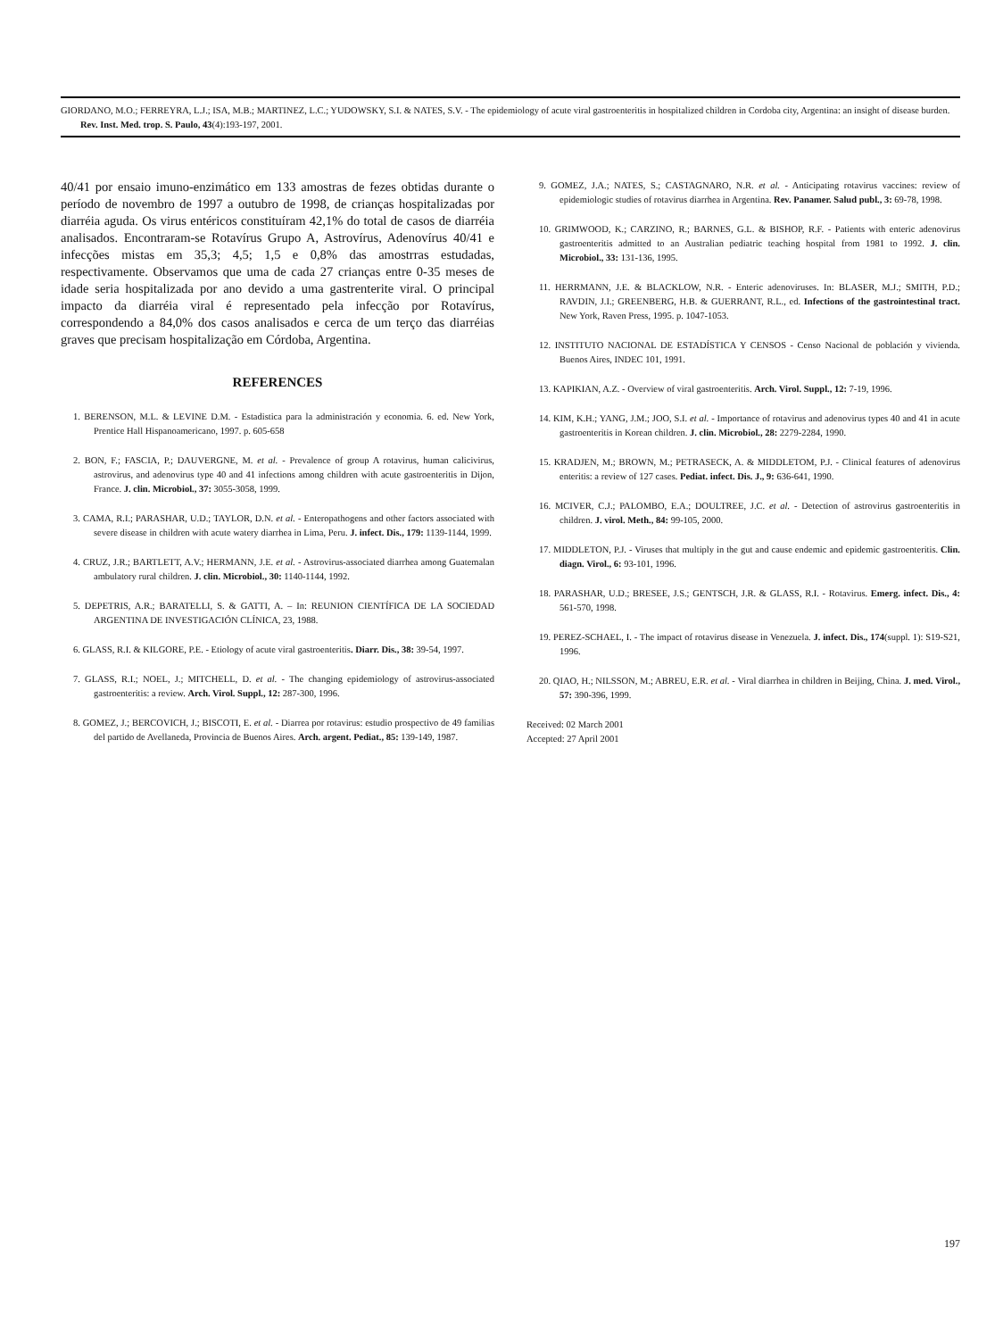GIORDANO, M.O.; FERREYRA, L.J.; ISA, M.B.; MARTINEZ, L.C.; YUDOWSKY, S.I. & NATES, S.V. - The epidemiology of acute viral gastroenteritis in hospitalized children in Cordoba city, Argentina: an insight of disease burden. Rev. Inst. Med. trop. S. Paulo, 43(4):193-197, 2001.
40/41 por ensaio imuno-enzimático em 133 amostras de fezes obtidas durante o período de novembro de 1997 a outubro de 1998, de crianças hospitalizadas por diarréia aguda. Os virus entéricos constituíram 42,1% do total de casos de diarréia analisados. Encontraram-se Rotavírus Grupo A, Astrovírus, Adenovírus 40/41 e infecções mistas em 35,3; 4,5; 1,5 e 0,8% das amostrras estudadas, respectivamente. Observamos que uma de cada 27 crianças entre 0-35 meses de idade seria hospitalizada por ano devido a uma gastrenterite viral. O principal impacto da diarréia viral é representado pela infecção por Rotavírus, correspondendo a 84,0% dos casos analisados e cerca de um terço das diarréias graves que precisam hospitalização em Córdoba, Argentina.
REFERENCES
1. BERENSON, M.L. & LEVINE D.M. - Estadistica para la administración y economia. 6. ed. New York, Prentice Hall Hispanoamericano, 1997. p. 605-658
2. BON, F.; FASCIA, P.; DAUVERGNE, M. et al. - Prevalence of group A rotavirus, human calicivirus, astrovirus, and adenovirus type 40 and 41 infections among children with acute gastroenteritis in Dijon, France. J. clin. Microbiol., 37: 3055-3058, 1999.
3. CAMA, R.I.; PARASHAR, U.D.; TAYLOR, D.N. et al. - Enteropathogens and other factors associated with severe disease in children with acute watery diarrhea in Lima, Peru. J. infect. Dis., 179: 1139-1144, 1999.
4. CRUZ, J.R.; BARTLETT, A.V.; HERMANN, J.E. et al. - Astrovirus-associated diarrhea among Guatemalan ambulatory rural children. J. clin. Microbiol., 30: 1140-1144, 1992.
5. DEPETRIS, A.R.; BARATELLI, S. & GATTI, A. – In: REUNION CIENTÍFICA DE LA SOCIEDAD ARGENTINA DE INVESTIGACIÓN CLÍNICA, 23, 1988.
6. GLASS, R.I. & KILGORE, P.E. - Etiology of acute viral gastroenteritis. Diarr. Dis., 38: 39-54, 1997.
7. GLASS, R.I.; NOEL, J.; MITCHELL, D. et al. - The changing epidemiology of astrovirus-associated gastroenteritis: a review. Arch. Virol. Suppl., 12: 287-300, 1996.
8. GOMEZ, J.; BERCOVICH, J.; BISCOTI, E. et al. - Diarrea por rotavirus: estudio prospectivo de 49 familias del partido de Avellaneda, Provincia de Buenos Aires. Arch. argent. Pediat., 85: 139-149, 1987.
9. GOMEZ, J.A.; NATES, S.; CASTAGNARO, N.R. et al. - Anticipating rotavirus vaccines: review of epidemiologic studies of rotavirus diarrhea in Argentina. Rev. Panamer. Salud publ., 3: 69-78, 1998.
10. GRIMWOOD, K.; CARZINO, R.; BARNES, G.L. & BISHOP, R.F. - Patients with enteric adenovirus gastroenteritis admitted to an Australian pediatric teaching hospital from 1981 to 1992. J. clin. Microbiol., 33: 131-136, 1995.
11. HERRMANN, J.E. & BLACKLOW, N.R. - Enteric adenoviruses. In: BLASER, M.J.; SMITH, P.D.; RAVDIN, J.I.; GREENBERG, H.B. & GUERRANT, R.L., ed. Infections of the gastrointestinal tract. New York, Raven Press, 1995. p. 1047-1053.
12. INSTITUTO NACIONAL DE ESTADÍSTICA Y CENSOS - Censo Nacional de población y vivienda. Buenos Aires, INDEC 101, 1991.
13. KAPIKIAN, A.Z. - Overview of viral gastroenteritis. Arch. Virol. Suppl., 12: 7-19, 1996.
14. KIM, K.H.; YANG, J.M.; JOO, S.I. et al. - Importance of rotavirus and adenovirus types 40 and 41 in acute gastroenteritis in Korean children. J. clin. Microbiol., 28: 2279-2284, 1990.
15. KRADJEN, M.; BROWN, M.; PETRASECK, A. & MIDDLETOM, P.J. - Clinical features of adenovirus enteritis: a review of 127 cases. Pediat. infect. Dis. J., 9: 636-641, 1990.
16. MCIVER, C.J.; PALOMBO, E.A.; DOULTREE, J.C. et al. - Detection of astrovirus gastroenteritis in children. J. virol. Meth., 84: 99-105, 2000.
17. MIDDLETON, P.J. - Viruses that multiply in the gut and cause endemic and epidemic gastroenteritis. Clin. diagn. Virol., 6: 93-101, 1996.
18. PARASHAR, U.D.; BRESEE, J.S.; GENTSCH, J.R. & GLASS, R.I. - Rotavirus. Emerg. infect. Dis., 4: 561-570, 1998.
19. PEREZ-SCHAEL, I. - The impact of rotavirus disease in Venezuela. J. infect. Dis., 174(suppl. 1): S19-S21, 1996.
20. QIAO, H.; NILSSON, M.; ABREU, E.R. et al. - Viral diarrhea in children in Beijing, China. J. med. Virol., 57: 390-396, 1999.
Received: 02 March 2001
Accepted: 27 April 2001
197